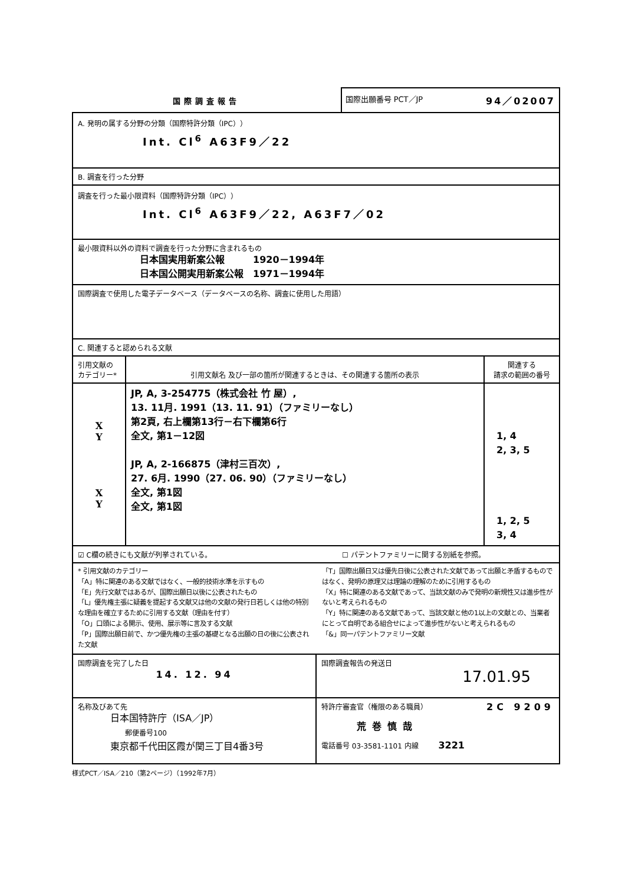国際調査報告
国際出願番号 PCT／JP 94／02007
| A. 発明の属する分野の分類（国際特許分類（IPC）） Int. Cl<sup>6</sup> A63F9／22 | | |
| B. 調査を行った分野 | | |
| 調査を行った最小限資料（国際特許分類（IPC）） Int. Cl<sup>6</sup> A63F9／22, A63F7／02 | | |
| 最小限資料以外の資料で調査を行った分野に含まれるもの 日本国実用新案公報 1920－1994年 日本国公開実用新案公報 1971－1994年 | | |
| 国際調査で使用した電子データベース（データベースの名称、調査に使用した用語） | | |
| C. 関連すると認められる文献 | | |
| 引用文献の カテゴリー* | 引用文献名 及び一部の箇所が関連するときは、その関連する箇所の表示 | 関連する 請求の範囲の番号 |
| X Y X Y | JP, A, 3-254775（株式会社 竹 屋）, 13. 11月. 1991（13. 11. 91）（ファミリーなし） 第2頁, 右上欄第13行－右下欄第6行 全文, 第1－12図 JP, A, 2-166875（津村三百次）, 27. 6月. 1990（27. 06. 90）（ファミリーなし） 全文, 第1図 全文, 第1図 | 1, 4 2, 3, 5 1, 2, 5 3, 4 |
| ☑ C欄の続きにも文献が列挙されている。 ☐ パテントファミリーに関する別紙を参照。 | | |
| * 引用文献のカテゴリー 「A」特に関連のある文献ではなく、一般的技術水準を示すもの 「E」先行文献ではあるが、国際出願日以後に公表されたもの 「L」優先権主張に疑義を提起する文献又は他の文献の発行日若しくは他の特別な理由を確立するために引用する文献（理由を付す） 「O」口頭による開示、使用、展示等に言及する文献 「P」国際出願日前で、かつ優先権の主張の基礎となる出願の日の後に公表された文献 「T」国際出願日又は優先日後に公表された文献であって出願と矛盾するものではなく、発明の原理又は理論の理解のために引用するもの 「X」特に関連のある文献であって、当該文献のみで発明の新規性又は進歩性がないと考えられるもの 「Y」特に関連のある文献であって、当該文献と他の1以上の文献との、当業者にとって自明である組合せによって進歩性がないと考えられるもの 「&」同一パテントファミリー文献 | | |
| 国際調査を完了した日 14. 12. 94 | 国際調査報告の発送日 17.01.95 |
| 名称及びあて先 日本国特許庁（ISA／JP） 郵便番号100 東京都千代田区霞が関三丁目4番3号 | 特許庁審査官（権限のある職員） 2C 9209 荒巻慎哉 電話番号 03-3581-1101 内線 3221 |
様式PCT／ISA／210（第2ページ）（1992年7月）